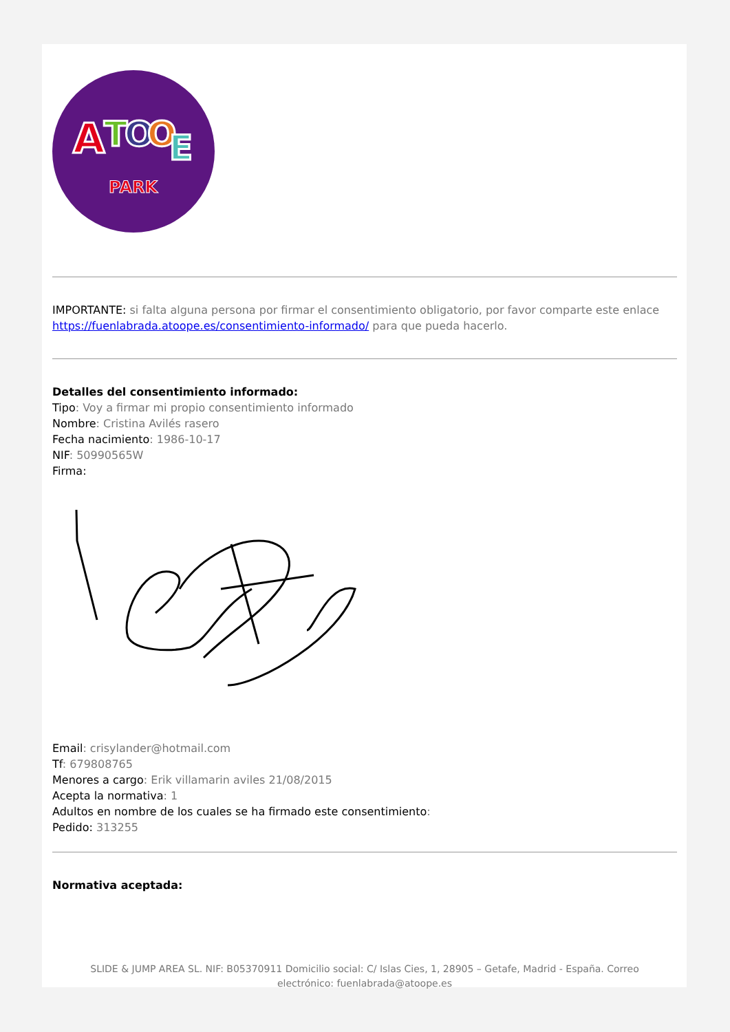A
T
O
O
E
PARK
IMPORTANTE: si falta alguna persona por firmar el consentimiento obligatorio, por favor comparte este enlace https://fuenlabrada.atoope.es/consentimiento-informado/ para que pueda hacerlo.
Detalles del consentimiento informado:
Tipo: Voy a firmar mi propio consentimiento informado
Nombre: Cristina Avilés rasero
Fecha nacimiento: 1986-10-17
NIF: 50990565W
Firma:
Email: crisylander@hotmail.com
Tf: 679808765
Menores a cargo: Erik villamarin aviles 21/08/2015
Acepta la normativa: 1
Adultos en nombre de los cuales se ha firmado este consentimiento:
Pedido: 313255
Normativa aceptada:
SLIDE & JUMP AREA SL. NIF: B05370911 Domicilio social: C/ Islas Cies, 1, 28905 – Getafe, Madrid - España. Correo electrónico: fuenlabrada@atoope.es